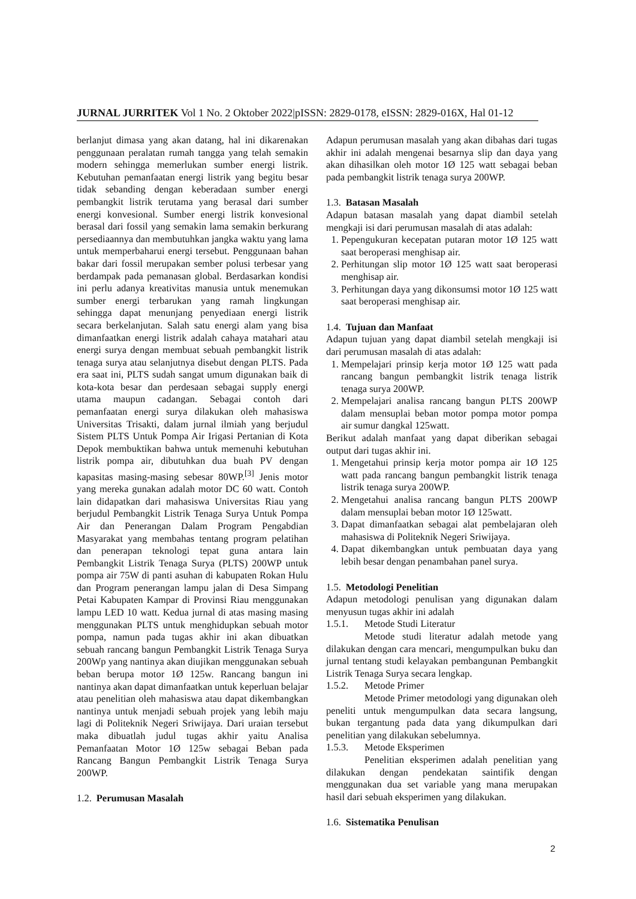JURNAL JURRITEK Vol 1 No. 2 Oktober 2022|pISSN: 2829-0178, eISSN: 2829-016X, Hal 01-12
berlanjut dimasa yang akan datang, hal ini dikarenakan penggunaan peralatan rumah tangga yang telah semakin modern sehingga memerlukan sumber energi listrik. Kebutuhan pemanfaatan energi listrik yang begitu besar tidak sebanding dengan keberadaan sumber energi pembangkit listrik terutama yang berasal dari sumber energi konvesional. Sumber energi listrik konvesional berasal dari fossil yang semakin lama semakin berkurang persediaannya dan membutuhkan jangka waktu yang lama untuk memperbaharui energi tersebut. Penggunaan bahan bakar dari fossil merupakan sember polusi terbesar yang berdampak pada pemanasan global. Berdasarkan kondisi ini perlu adanya kreativitas manusia untuk menemukan sumber energi terbarukan yang ramah lingkungan sehingga dapat menunjang penyediaan energi listrik secara berkelanjutan. Salah satu energi alam yang bisa dimanfaatkan energi listrik adalah cahaya matahari atau energi surya dengan membuat sebuah pembangkit listrik tenaga surya atau selanjutnya disebut dengan PLTS. Pada era saat ini, PLTS sudah sangat umum digunakan baik di kota-kota besar dan perdesaan sebagai supply energi utama maupun cadangan. Sebagai contoh dari pemanfaatan energi surya dilakukan oleh mahasiswa Universitas Trisakti, dalam jurnal ilmiah yang berjudul Sistem PLTS Untuk Pompa Air Irigasi Pertanian di Kota Depok membuktikan bahwa untuk memenuhi kebutuhan listrik pompa air, dibutuhkan dua buah PV dengan kapasitas masing-masing sebesar 80WP.<sup>[3]</sup> Jenis motor yang mereka gunakan adalah motor DC 60 watt. Contoh lain didapatkan dari mahasiswa Universitas Riau yang berjudul Pembangkit Listrik Tenaga Surya Untuk Pompa Air dan Penerangan Dalam Program Pengabdian Masyarakat yang membahas tentang program pelatihan dan penerapan teknologi tepat guna antara lain Pembangkit Listrik Tenaga Surya (PLTS) 200WP untuk pompa air 75W di panti asuhan di kabupaten Rokan Hulu dan Program penerangan lampu jalan di Desa Simpang Petai Kabupaten Kampar di Provinsi Riau menggunakan lampu LED 10 watt. Kedua jurnal di atas masing masing menggunakan PLTS untuk menghidupkan sebuah motor pompa, namun pada tugas akhir ini akan dibuatkan sebuah rancang bangun Pembangkit Listrik Tenaga Surya 200Wp yang nantinya akan diujikan menggunakan sebuah beban berupa motor 1Ø 125w. Rancang bangun ini nantinya akan dapat dimanfaatkan untuk keperluan belajar atau penelitian oleh mahasiswa atau dapat dikembangkan nantinya untuk menjadi sebuah projek yang lebih maju lagi di Politeknik Negeri Sriwijaya. Dari uraian tersebut maka dibuatlah judul tugas akhir yaitu Analisa Pemanfaatan Motor 1Ø 125w sebagai Beban pada Rancang Bangun Pembangkit Listrik Tenaga Surya 200WP.
1.2. Perumusan Masalah
Adapun perumusan masalah yang akan dibahas dari tugas akhir ini adalah mengenai besarnya slip dan daya yang akan dihasilkan oleh motor 1Ø 125 watt sebagai beban pada pembangkit listrik tenaga surya 200WP.
1.3. Batasan Masalah
Adapun batasan masalah yang dapat diambil setelah mengkaji isi dari perumusan masalah di atas adalah:
1. Pepengukuran kecepatan putaran motor 1Ø 125 watt saat beroperasi menghisap air.
2. Perhitungan slip motor 1Ø 125 watt saat beroperasi menghisap air.
3. Perhitungan daya yang dikonsumsi motor 1Ø 125 watt saat beroperasi menghisap air.
1.4. Tujuan dan Manfaat
Adapun tujuan yang dapat diambil setelah mengkaji isi dari perumusan masalah di atas adalah:
1. Mempelajari prinsip kerja motor 1Ø 125 watt pada rancang bangun pembangkit listrik tenaga listrik tenaga surya 200WP.
2. Mempelajari analisa rancang bangun PLTS 200WP dalam mensuplai beban motor pompa motor pompa air sumur dangkal 125watt.
Berikut adalah manfaat yang dapat diberikan sebagai output dari tugas akhir ini.
1. Mengetahui prinsip kerja motor pompa air 1Ø 125 watt pada rancang bangun pembangkit listrik tenaga listrik tenaga surya 200WP.
2. Mengetahui analisa rancang bangun PLTS 200WP dalam mensuplai beban motor 1Ø 125watt.
3. Dapat dimanfaatkan sebagai alat pembelajaran oleh mahasiswa di Politeknik Negeri Sriwijaya.
4. Dapat dikembangkan untuk pembuatan daya yang lebih besar dengan penambahan panel surya.
1.5. Metodologi Penelitian
Adapun metodologi penulisan yang digunakan dalam menyusun tugas akhir ini adalah
1.5.1. Metode Studi Literatur
Metode studi literatur adalah metode yang dilakukan dengan cara mencari, mengumpulkan buku dan jurnal tentang studi kelayakan pembangunan Pembangkit Listrik Tenaga Surya secara lengkap.
1.5.2. Metode Primer
Metode Primer metodologi yang digunakan oleh peneliti untuk mengumpulkan data secara langsung, bukan tergantung pada data yang dikumpulkan dari penelitian yang dilakukan sebelumnya.
1.5.3. Metode Eksperimen
Penelitian eksperimen adalah penelitian yang dilakukan dengan pendekatan saintifik dengan menggunakan dua set variable yang mana merupakan hasil dari sebuah eksperimen yang dilakukan.
1.6. Sistematika Penulisan
2